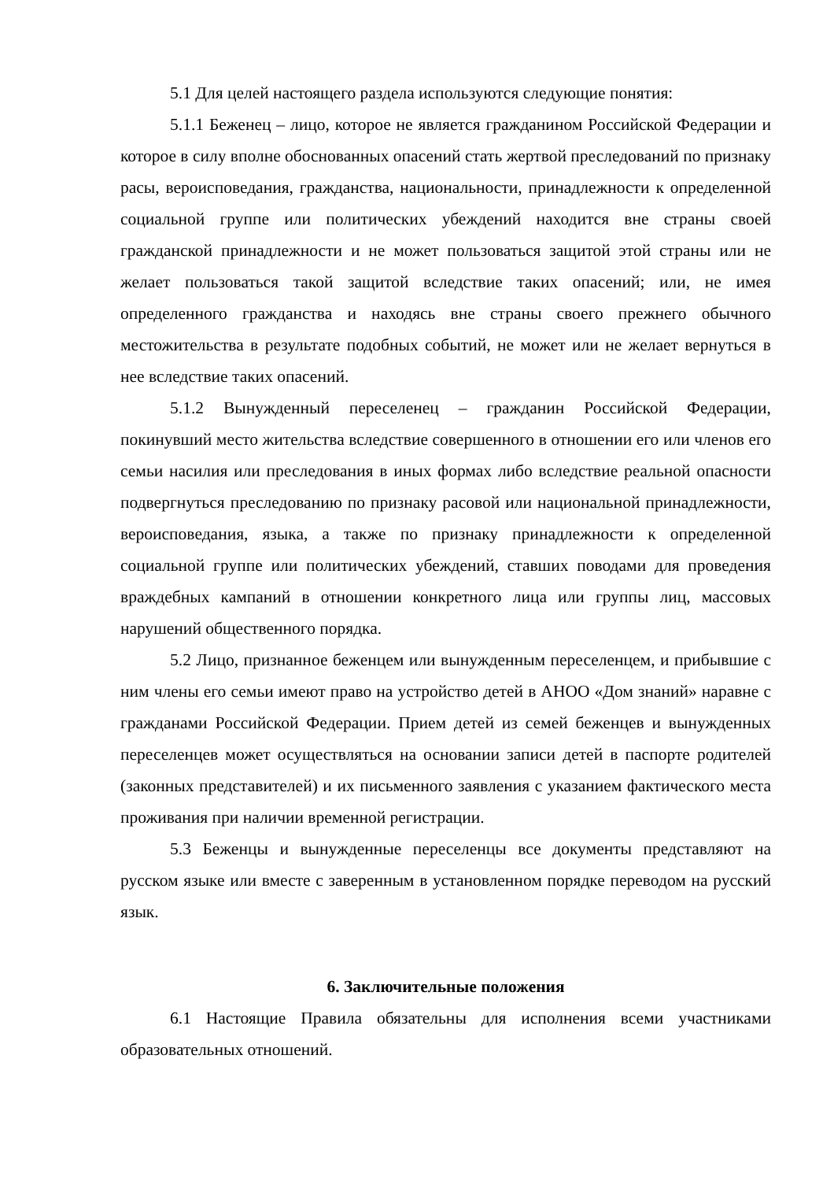5.1 Для целей настоящего раздела используются следующие понятия:
5.1.1 Беженец – лицо, которое не является гражданином Российской Федерации и которое в силу вполне обоснованных опасений стать жертвой преследований по признаку расы, вероисповедания, гражданства, национальности, принадлежности к определенной социальной группе или политических убеждений находится вне страны своей гражданской принадлежности и не может пользоваться защитой этой страны или не желает пользоваться такой защитой вследствие таких опасений; или, не имея определенного гражданства и находясь вне страны своего прежнего обычного местожительства в результате подобных событий, не может или не желает вернуться в нее вследствие таких опасений.
5.1.2 Вынужденный переселенец – гражданин Российской Федерации, покинувший место жительства вследствие совершенного в отношении его или членов его семьи насилия или преследования в иных формах либо вследствие реальной опасности подвергнуться преследованию по признаку расовой или национальной принадлежности, вероисповедания, языка, а также по признаку принадлежности к определенной социальной группе или политических убеждений, ставших поводами для проведения враждебных кампаний в отношении конкретного лица или группы лиц, массовых нарушений общественного порядка.
5.2 Лицо, признанное беженцем или вынужденным переселенцем, и прибывшие с ним члены его семьи имеют право на устройство детей в АНОО «Дом знаний» наравне с гражданами Российской Федерации. Прием детей из семей беженцев и вынужденных переселенцев может осуществляться на основании записи детей в паспорте родителей (законных представителей) и их письменного заявления с указанием фактического места проживания при наличии временной регистрации.
5.3 Беженцы и вынужденные переселенцы все документы представляют на русском языке или вместе с заверенным в установленном порядке переводом на русский язык.
6. Заключительные положения
6.1 Настоящие Правила обязательны для исполнения всеми участниками образовательных отношений.